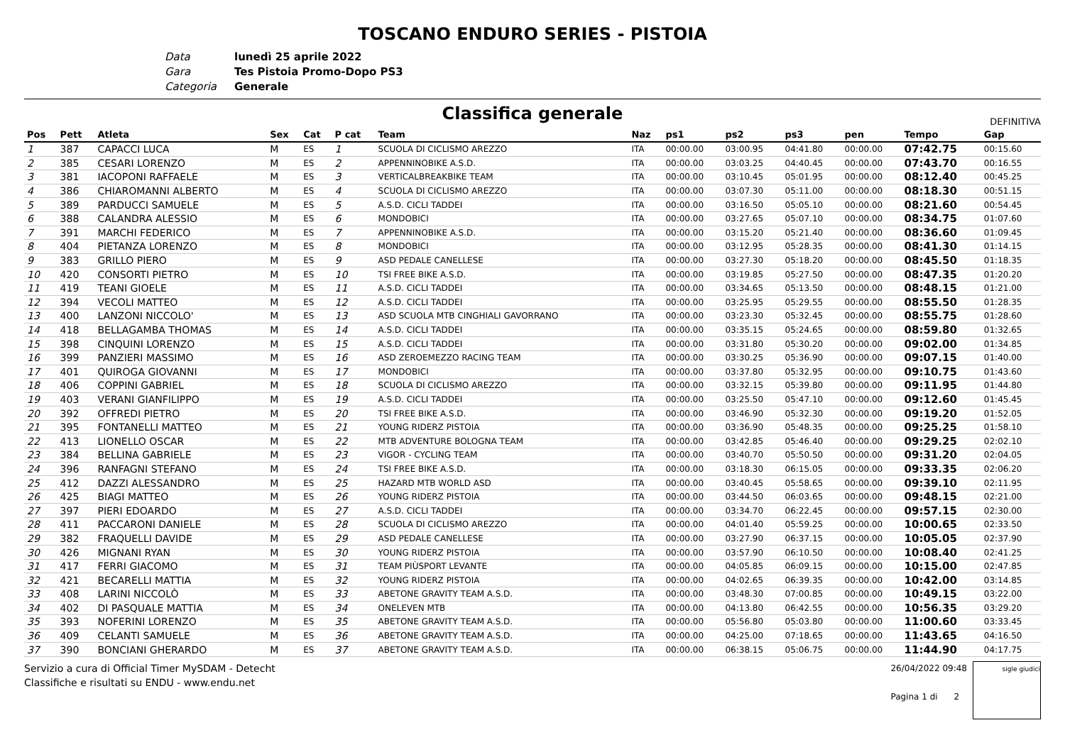TOSCANO ENDURO SERIES - PISTOIA
Data lunedì 25 aprile 2022
Gara Tes Pistoia Promo-Dopo PS3
Categoria Generale
Classifica generale
DEFINITIVA
| Pos | Pett | Atleta | Sex | Cat | P cat | Team | Naz | ps1 | ps2 | ps3 | pen | Tempo | Gap |
| --- | --- | --- | --- | --- | --- | --- | --- | --- | --- | --- | --- | --- | --- |
| 1 | 387 | CAPACCI LUCA | M | ES | 1 | SCUOLA DI CICLISMO AREZZO | ITA | 00:00.00 | 03:00.95 | 04:41.80 | 00:00.00 | 07:42.75 | 00:15.60 |
| 2 | 385 | CESARI LORENZO | M | ES | 2 | APPENNINOBIKE A.S.D. | ITA | 00:00.00 | 03:03.25 | 04:40.45 | 00:00.00 | 07:43.70 | 00:16.55 |
| 3 | 381 | IACOPONI RAFFAELE | M | ES | 3 | VERTICALBREAKBIKE TEAM | ITA | 00:00.00 | 03:10.45 | 05:01.95 | 00:00.00 | 08:12.40 | 00:45.25 |
| 4 | 386 | CHIAROMANNI ALBERTO | M | ES | 4 | SCUOLA DI CICLISMO AREZZO | ITA | 00:00.00 | 03:07.30 | 05:11.00 | 00:00.00 | 08:18.30 | 00:51.15 |
| 5 | 389 | PARDUCCI SAMUELE | M | ES | 5 | A.S.D. CICLI TADDEI | ITA | 00:00.00 | 03:16.50 | 05:05.10 | 00:00.00 | 08:21.60 | 00:54.45 |
| 6 | 388 | CALANDRA ALESSIO | M | ES | 6 | MONDOBICI | ITA | 00:00.00 | 03:27.65 | 05:07.10 | 00:00.00 | 08:34.75 | 01:07.60 |
| 7 | 391 | MARCHI FEDERICO | M | ES | 7 | APPENNINOBIKE A.S.D. | ITA | 00:00.00 | 03:15.20 | 05:21.40 | 00:00.00 | 08:36.60 | 01:09.45 |
| 8 | 404 | PIETANZA LORENZO | M | ES | 8 | MONDOBICI | ITA | 00:00.00 | 03:12.95 | 05:28.35 | 00:00.00 | 08:41.30 | 01:14.15 |
| 9 | 383 | GRILLO PIERO | M | ES | 9 | ASD PEDALE CANELLESE | ITA | 00:00.00 | 03:27.30 | 05:18.20 | 00:00.00 | 08:45.50 | 01:18.35 |
| 10 | 420 | CONSORTI PIETRO | M | ES | 10 | TSI FREE BIKE A.S.D. | ITA | 00:00.00 | 03:19.85 | 05:27.50 | 00:00.00 | 08:47.35 | 01:20.20 |
| 11 | 419 | TEANI GIOELE | M | ES | 11 | A.S.D. CICLI TADDEI | ITA | 00:00.00 | 03:34.65 | 05:13.50 | 00:00.00 | 08:48.15 | 01:21.00 |
| 12 | 394 | VECOLI MATTEO | M | ES | 12 | A.S.D. CICLI TADDEI | ITA | 00:00.00 | 03:25.95 | 05:29.55 | 00:00.00 | 08:55.50 | 01:28.35 |
| 13 | 400 | LANZONI NICCOLO' | M | ES | 13 | ASD SCUOLA MTB CINGHIALI GAVORRANO | ITA | 00:00.00 | 03:23.30 | 05:32.45 | 00:00.00 | 08:55.75 | 01:28.60 |
| 14 | 418 | BELLAGAMBA THOMAS | M | ES | 14 | A.S.D. CICLI TADDEI | ITA | 00:00.00 | 03:35.15 | 05:24.65 | 00:00.00 | 08:59.80 | 01:32.65 |
| 15 | 398 | CINQUINI LORENZO | M | ES | 15 | A.S.D. CICLI TADDEI | ITA | 00:00.00 | 03:31.80 | 05:30.20 | 00:00.00 | 09:02.00 | 01:34.85 |
| 16 | 399 | PANZIERI MASSIMO | M | ES | 16 | ASD ZEROEMEZZO RACING TEAM | ITA | 00:00.00 | 03:30.25 | 05:36.90 | 00:00.00 | 09:07.15 | 01:40.00 |
| 17 | 401 | QUIROGA GIOVANNI | M | ES | 17 | MONDOBICI | ITA | 00:00.00 | 03:37.80 | 05:32.95 | 00:00.00 | 09:10.75 | 01:43.60 |
| 18 | 406 | COPPINI GABRIEL | M | ES | 18 | SCUOLA DI CICLISMO AREZZO | ITA | 00:00.00 | 03:32.15 | 05:39.80 | 00:00.00 | 09:11.95 | 01:44.80 |
| 19 | 403 | VERANI GIANFILIPPO | M | ES | 19 | A.S.D. CICLI TADDEI | ITA | 00:00.00 | 03:25.50 | 05:47.10 | 00:00.00 | 09:12.60 | 01:45.45 |
| 20 | 392 | OFFREDI PIETRO | M | ES | 20 | TSI FREE BIKE A.S.D. | ITA | 00:00.00 | 03:46.90 | 05:32.30 | 00:00.00 | 09:19.20 | 01:52.05 |
| 21 | 395 | FONTANELLI MATTEO | M | ES | 21 | YOUNG RIDERZ PISTOIA | ITA | 00:00.00 | 03:36.90 | 05:48.35 | 00:00.00 | 09:25.25 | 01:58.10 |
| 22 | 413 | LIONELLO OSCAR | M | ES | 22 | MTB ADVENTURE BOLOGNA TEAM | ITA | 00:00.00 | 03:42.85 | 05:46.40 | 00:00.00 | 09:29.25 | 02:02.10 |
| 23 | 384 | BELLINA GABRIELE | M | ES | 23 | VIGOR - CYCLING TEAM | ITA | 00:00.00 | 03:40.70 | 05:50.50 | 00:00.00 | 09:31.20 | 02:04.05 |
| 24 | 396 | RANFAGNI STEFANO | M | ES | 24 | TSI FREE BIKE A.S.D. | ITA | 00:00.00 | 03:18.30 | 06:15.05 | 00:00.00 | 09:33.35 | 02:06.20 |
| 25 | 412 | DAZZI ALESSANDRO | M | ES | 25 | HAZARD MTB WORLD ASD | ITA | 00:00.00 | 03:40.45 | 05:58.65 | 00:00.00 | 09:39.10 | 02:11.95 |
| 26 | 425 | BIAGI MATTEO | M | ES | 26 | YOUNG RIDERZ PISTOIA | ITA | 00:00.00 | 03:44.50 | 06:03.65 | 00:00.00 | 09:48.15 | 02:21.00 |
| 27 | 397 | PIERI EDOARDO | M | ES | 27 | A.S.D. CICLI TADDEI | ITA | 00:00.00 | 03:34.70 | 06:22.45 | 00:00.00 | 09:57.15 | 02:30.00 |
| 28 | 411 | PACCARONI DANIELE | M | ES | 28 | SCUOLA DI CICLISMO AREZZO | ITA | 00:00.00 | 04:01.40 | 05:59.25 | 00:00.00 | 10:00.65 | 02:33.50 |
| 29 | 382 | FRAQUELLI DAVIDE | M | ES | 29 | ASD PEDALE CANELLESE | ITA | 00:00.00 | 03:27.90 | 06:37.15 | 00:00.00 | 10:05.05 | 02:37.90 |
| 30 | 426 | MIGNANI RYAN | M | ES | 30 | YOUNG RIDERZ PISTOIA | ITA | 00:00.00 | 03:57.90 | 06:10.50 | 00:00.00 | 10:08.40 | 02:41.25 |
| 31 | 417 | FERRI GIACOMO | M | ES | 31 | TEAM PIÙSPORT LEVANTE | ITA | 00:00.00 | 04:05.85 | 06:09.15 | 00:00.00 | 10:15.00 | 02:47.85 |
| 32 | 421 | BECARELLI MATTIA | M | ES | 32 | YOUNG RIDERZ PISTOIA | ITA | 00:00.00 | 04:02.65 | 06:39.35 | 00:00.00 | 10:42.00 | 03:14.85 |
| 33 | 408 | LARINI NICCOLÒ | M | ES | 33 | ABETONE GRAVITY TEAM A.S.D. | ITA | 00:00.00 | 03:48.30 | 07:00.85 | 00:00.00 | 10:49.15 | 03:22.00 |
| 34 | 402 | DI PASQUALE MATTIA | M | ES | 34 | ONELEVEN MTB | ITA | 00:00.00 | 04:13.80 | 06:42.55 | 00:00.00 | 10:56.35 | 03:29.20 |
| 35 | 393 | NOFERINI LORENZO | M | ES | 35 | ABETONE GRAVITY TEAM A.S.D. | ITA | 00:00.00 | 05:56.80 | 05:03.80 | 00:00.00 | 11:00.60 | 03:33.45 |
| 36 | 409 | CELANTI SAMUELE | M | ES | 36 | ABETONE GRAVITY TEAM A.S.D. | ITA | 00:00.00 | 04:25.00 | 07:18.65 | 00:00.00 | 11:43.65 | 04:16.50 |
| 37 | 390 | BONCIANI GHERARDO | M | ES | 37 | ABETONE GRAVITY TEAM A.S.D. | ITA | 00:00.00 | 06:38.15 | 05:06.75 | 00:00.00 | 11:44.90 | 04:17.75 |
Servizio a cura di Official Timer MySDAM - Detecht
Classifiche e risultati su ENDU - www.endu.net
26/04/2022 09:48
Pagina 1 di 2
sigle giudici